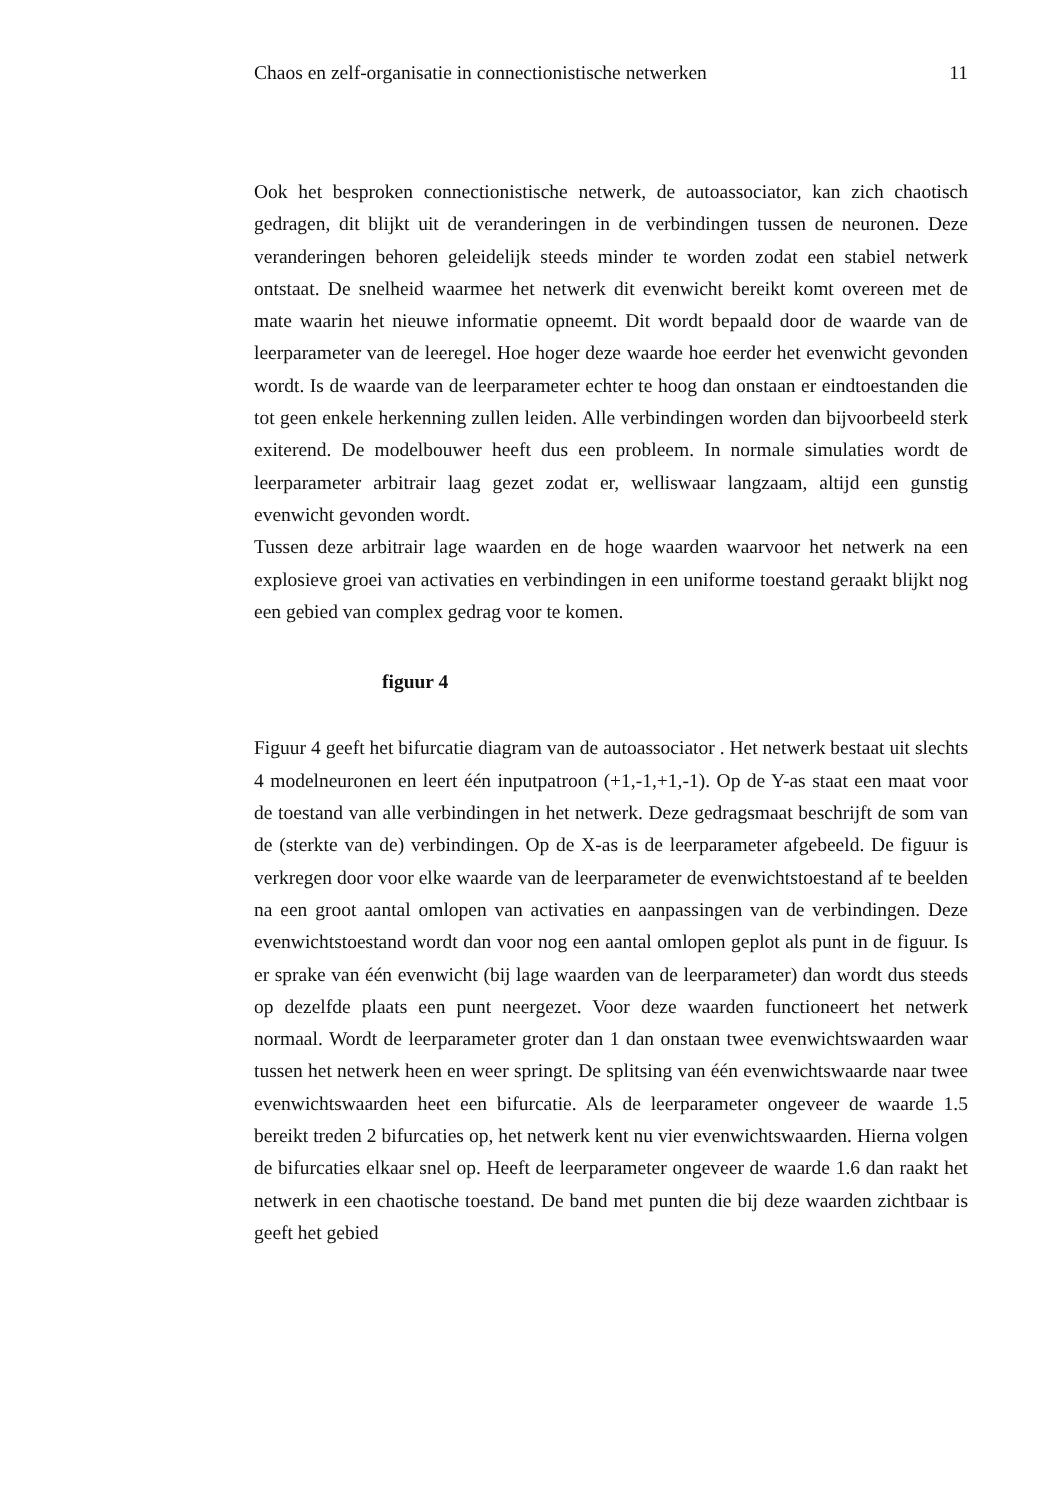Chaos en zelf-organisatie in connectionistische netwerken 11
Ook het besproken connectionistische netwerk, de autoassociator, kan zich chaotisch gedragen, dit blijkt uit de veranderingen in de verbindingen tussen de neuronen. Deze veranderingen behoren geleidelijk steeds minder te worden zodat een stabiel netwerk ontstaat. De snelheid waarmee het netwerk dit evenwicht bereikt komt overeen met de mate waarin het nieuwe informatie opneemt. Dit wordt bepaald door de waarde van de leerparameter van de leeregel. Hoe hoger deze waarde hoe eerder het evenwicht gevonden wordt. Is de waarde van de leerparameter echter te hoog dan onstaan er eindtoestanden die tot geen enkele herkenning zullen leiden. Alle verbindingen worden dan bijvoorbeeld sterk exiterend. De modelbouwer heeft dus een probleem. In normale simulaties wordt de leerparameter arbitrair laag gezet zodat er, welliswaar langzaam, altijd een gunstig evenwicht gevonden wordt.
Tussen deze arbitrair lage waarden en de hoge waarden waarvoor het netwerk na een explosieve groei van activaties en verbindingen in een uniforme toestand geraakt blijkt nog een gebied van complex gedrag voor te komen.
figuur 4
Figuur 4 geeft het bifurcatie diagram van de autoassociator . Het netwerk bestaat uit slechts 4 modelneuronen en leert één inputpatroon (+1,-1,+1,-1). Op de Y-as staat een maat voor de toestand van alle verbindingen in het netwerk. Deze gedragsmaat beschrijft de som van de (sterkte van de) verbindingen. Op de X-as is de leerparameter afgebeeld. De figuur is verkregen door voor elke waarde van de leerparameter de evenwichtstoestand af te beelden na een groot aantal omlopen van activaties en aanpassingen van de verbindingen. Deze evenwichtstoestand wordt dan voor nog een aantal omlopen geplot als punt in de figuur. Is er sprake van één evenwicht (bij lage waarden van de leerparameter) dan wordt dus steeds op dezelfde plaats een punt neergezet. Voor deze waarden functioneert het netwerk normaal. Wordt de leerparameter groter dan 1 dan onstaan twee evenwichtswaarden waar tussen het netwerk heen en weer springt. De splitsing van één evenwichtswaarde naar twee evenwichtswaarden heet een bifurcatie. Als de leerparameter ongeveer de waarde 1.5 bereikt treden 2 bifurcaties op, het netwerk kent nu vier evenwichtswaarden. Hierna volgen de bifurcaties elkaar snel op. Heeft de leerparameter ongeveer de waarde 1.6 dan raakt het netwerk in een chaotische toestand. De band met punten die bij deze waarden zichtbaar is geeft het gebied